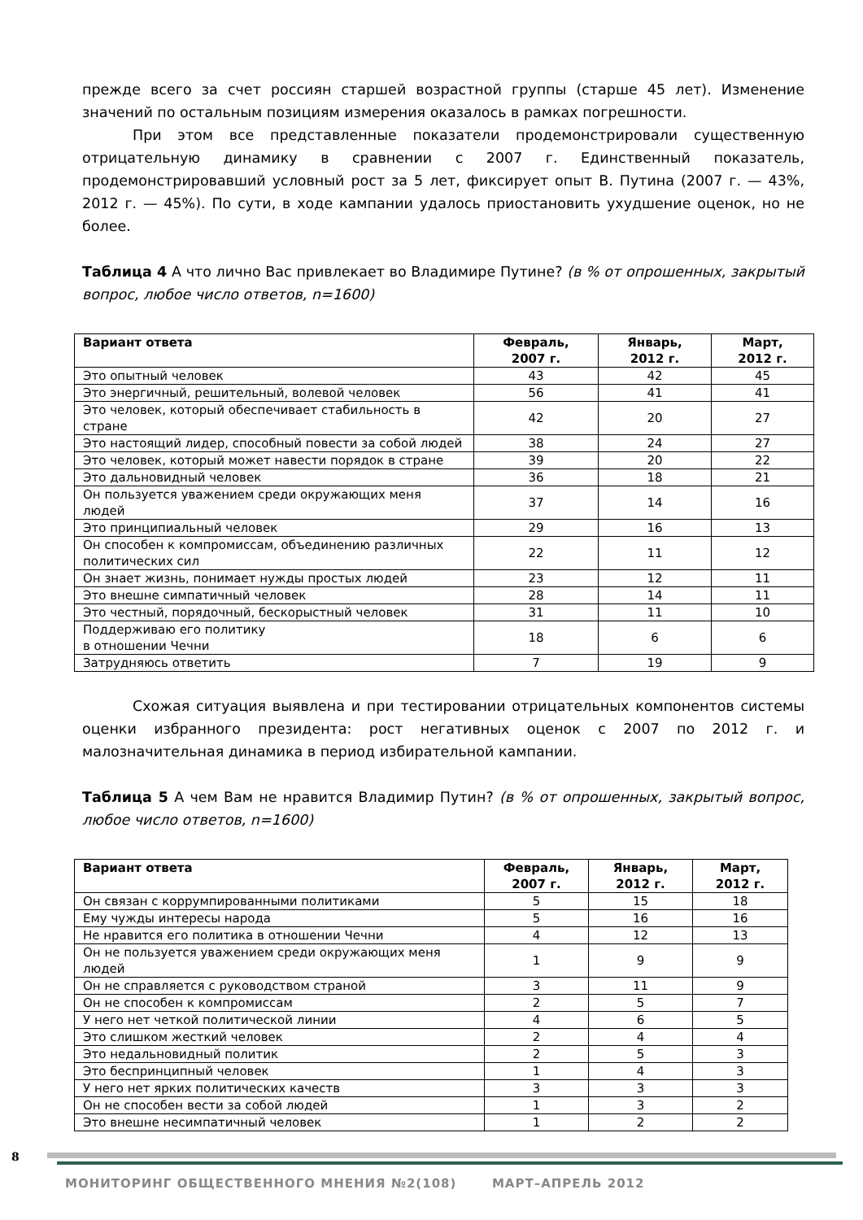прежде всего за счет россиян старшей возрастной группы (старше 45 лет). Изменение значений по остальным позициям измерения оказалось в рамках погрешности.
При этом все представленные показатели продемонстрировали существенную отрицательную динамику в сравнении с 2007 г. Единственный показатель, продемонстрировавший условный рост за 5 лет, фиксирует опыт В. Путина (2007 г. — 43%, 2012 г. — 45%). По сути, в ходе кампании удалось приостановить ухудшение оценок, но не более.
Таблица 4 А что лично Вас привлекает во Владимире Путине? (в % от опрошенных, закрытый вопрос, любое число ответов, n=1600)
| Вариант ответа | Февраль, 2007 г. | Январь, 2012 г. | Март, 2012 г. |
| --- | --- | --- | --- |
| Это опытный человек | 43 | 42 | 45 |
| Это энергичный, решительный, волевой человек | 56 | 41 | 41 |
| Это человек, который обеспечивает стабильность в стране | 42 | 20 | 27 |
| Это настоящий лидер, способный повести за собой людей | 38 | 24 | 27 |
| Это человек, который может навести порядок в стране | 39 | 20 | 22 |
| Это дальновидный человек | 36 | 18 | 21 |
| Он пользуется уважением среди окружающих меня людей | 37 | 14 | 16 |
| Это принципиальный человек | 29 | 16 | 13 |
| Он способен к компромиссам, объединению различных политических сил | 22 | 11 | 12 |
| Он знает жизнь, понимает нужды простых людей | 23 | 12 | 11 |
| Это внешне симпатичный человек | 28 | 14 | 11 |
| Это честный, порядочный, бескорыстный человек | 31 | 11 | 10 |
| Поддерживаю его политику в отношении Чечни | 18 | 6 | 6 |
| Затрудняюсь ответить | 7 | 19 | 9 |
Схожая ситуация выявлена и при тестировании отрицательных компонентов системы оценки избранного президента: рост негативных оценок с 2007 по 2012 г. и малозначительная динамика в период избирательной кампании.
Таблица 5 А чем Вам не нравится Владимир Путин? (в % от опрошенных, закрытый вопрос, любое число ответов, n=1600)
| Вариант ответа | Февраль, 2007 г. | Январь, 2012 г. | Март, 2012 г. |
| --- | --- | --- | --- |
| Он связан с коррумпированными политиками | 5 | 15 | 18 |
| Ему чужды интересы народа | 5 | 16 | 16 |
| Не нравится его политика в отношении Чечни | 4 | 12 | 13 |
| Он не пользуется уважением среди окружающих меня людей | 1 | 9 | 9 |
| Он не справляется с руководством страной | 3 | 11 | 9 |
| Он не способен к компромиссам | 2 | 5 | 7 |
| У него нет четкой политической линии | 4 | 6 | 5 |
| Это слишком жесткий человек | 2 | 4 | 4 |
| Это недальновидный политик | 2 | 5 | 3 |
| Это беспринципный человек | 1 | 4 | 3 |
| У него нет ярких политических качеств | 3 | 3 | 3 |
| Он не способен вести за собой людей | 1 | 3 | 2 |
| Это внешне несимпатичный человек | 1 | 2 | 2 |
8
МОНИТОРИНГ ОБЩЕСТВЕННОГО МНЕНИЯ №2(108) МАРТ–АПРЕЛЬ 2012